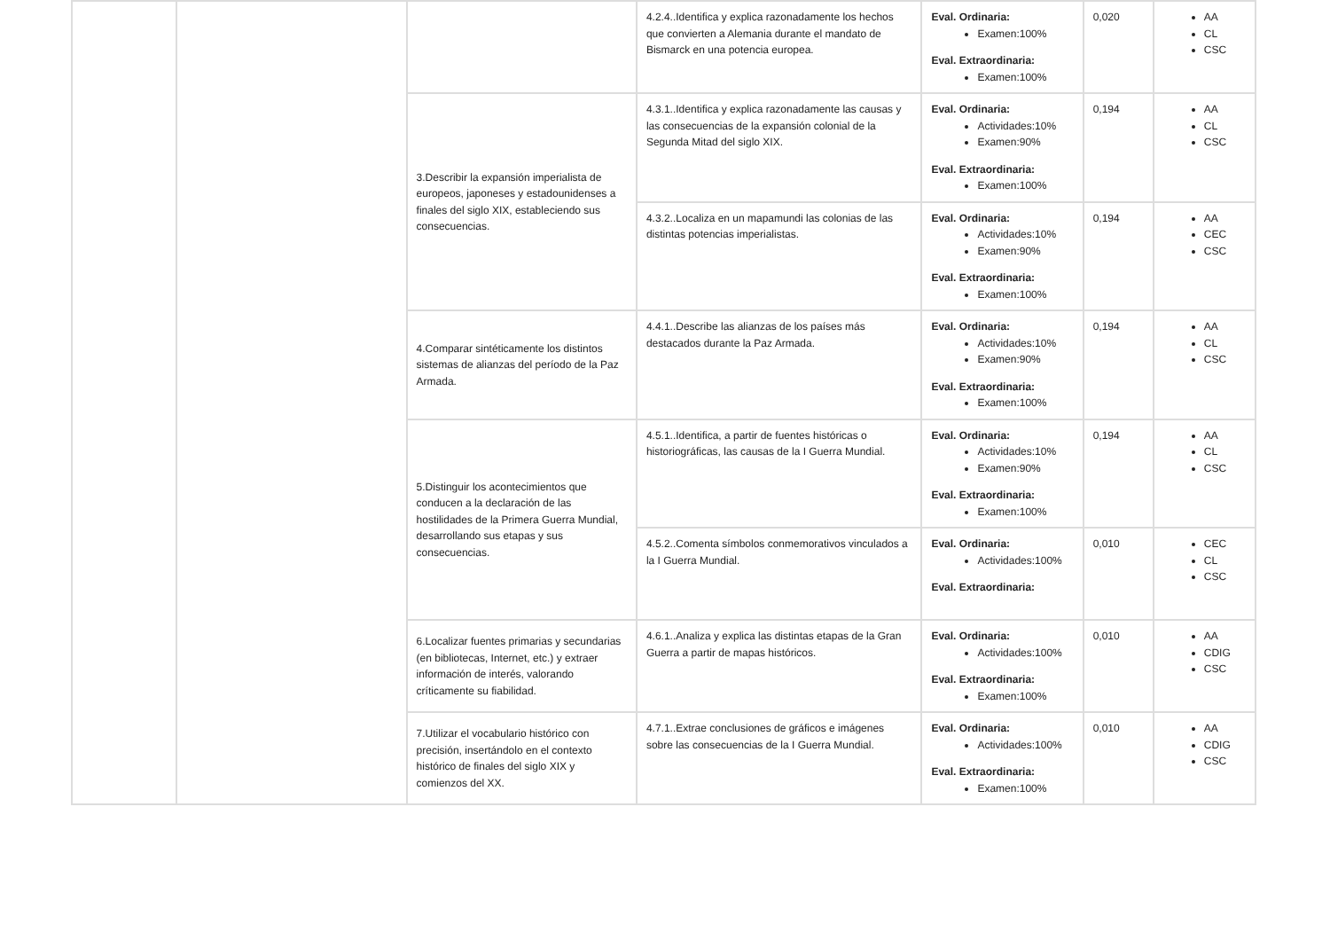| | | | 4.2.4..Identifica y explica razonadamente los hechos que convierten a Alemania durante el mandato de Bismarck en una potencia europea. | Eval. Ordinaria: Examen:100% Eval. Extraordinaria: Examen:100% | 0,020 | AA CL CSC |
| | | 3.Describir la expansión imperialista de europeos, japoneses y estadounidenses a finales del siglo XIX, estableciendo sus consecuencias. | 4.3.1..Identifica y explica razonadamente las causas y las consecuencias de la expansión colonial de la Segunda Mitad del siglo XIX. | Eval. Ordinaria: Actividades:10% Examen:90% Eval. Extraordinaria: Examen:100% | 0,194 | AA CL CSC |
| | | | 4.3.2..Localiza en un mapamundi las colonias de las distintas potencias imperialistas. | Eval. Ordinaria: Actividades:10% Examen:90% Eval. Extraordinaria: Examen:100% | 0,194 | AA CEC CSC |
| | | 4.Comparar sintéticamente los distintos sistemas de alianzas del período de la Paz Armada. | 4.4.1..Describe las alianzas de los países más destacados durante la Paz Armada. | Eval. Ordinaria: Actividades:10% Examen:90% Eval. Extraordinaria: Examen:100% | 0,194 | AA CL CSC |
| | | 5.Distinguir los acontecimientos que conducen a la declaración de las hostilidades de la Primera Guerra Mundial, desarrollando sus etapas y sus consecuencias. | 4.5.1..Identifica, a partir de fuentes históricas o historiográficas, las causas de la I Guerra Mundial. | Eval. Ordinaria: Actividades:10% Examen:90% Eval. Extraordinaria: Examen:100% | 0,194 | AA CL CSC |
| | | | 4.5.2..Comenta símbolos conmemorativos vinculados a la I Guerra Mundial. | Eval. Ordinaria: Actividades:100% Eval. Extraordinaria: | 0,010 | CEC CL CSC |
| | | 6.Localizar fuentes primarias y secundarias (en bibliotecas, Internet, etc.) y extraer información de interés, valorando críticamente su fiabilidad. | 4.6.1..Analiza y explica las distintas etapas de la Gran Guerra a partir de mapas históricos. | Eval. Ordinaria: Actividades:100% Eval. Extraordinaria: Examen:100% | 0,010 | AA CDIG CSC |
| | | 7.Utilizar el vocabulario histórico con precisión, insertándolo en el contexto histórico de finales del siglo XIX y comienzos del XX. | 4.7.1..Extrae conclusiones de gráficos e imágenes sobre las consecuencias de la I Guerra Mundial. | Eval. Ordinaria: Actividades:100% Eval. Extraordinaria: Examen:100% | 0,010 | AA CDIG CSC |